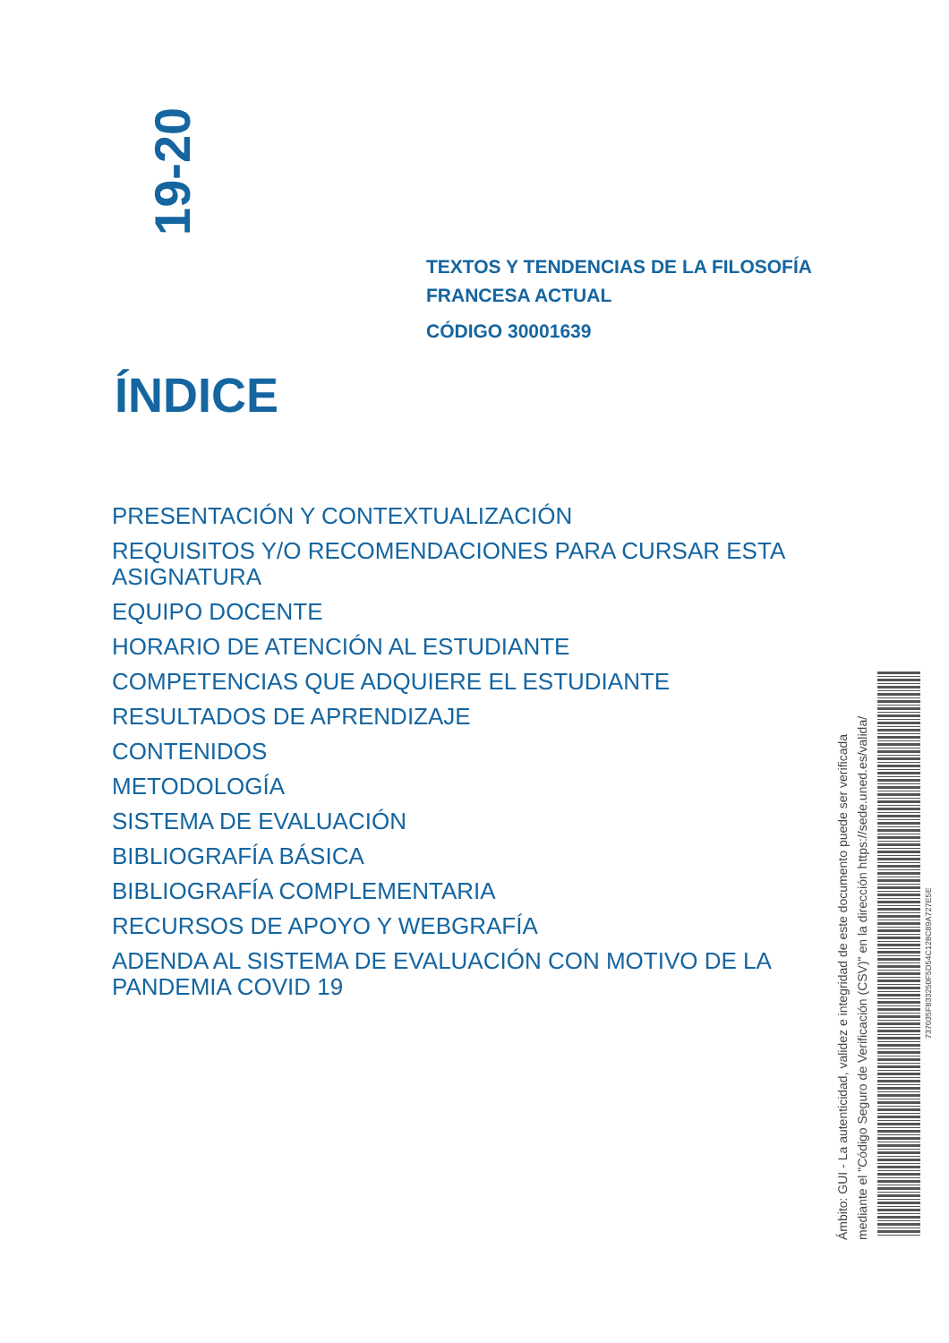19-20
TEXTOS Y TENDENCIAS DE LA FILOSOFÍA
FRANCESA ACTUAL
CÓDIGO 30001639
ÍNDICE
PRESENTACIÓN Y CONTEXTUALIZACIÓN
REQUISITOS Y/O RECOMENDACIONES PARA CURSAR ESTA ASIGNATURA
EQUIPO DOCENTE
HORARIO DE ATENCIÓN AL ESTUDIANTE
COMPETENCIAS QUE ADQUIERE EL ESTUDIANTE
RESULTADOS DE APRENDIZAJE
CONTENIDOS
METODOLOGÍA
SISTEMA DE EVALUACIÓN
BIBLIOGRAFÍA BÁSICA
BIBLIOGRAFÍA COMPLEMENTARIA
RECURSOS DE APOYO Y WEBGRAFÍA
ADENDA AL SISTEMA DE EVALUACIÓN CON MOTIVO DE LA PANDEMIA COVID 19
Ámbito: GUI - La autenticidad, validez e integridad de este documento puede ser verificada mediante el "Código Seguro de Verificación (CSV)" en la dirección https://sede.uned.es/valida/
737035F833250F5D54C128C89A727E5E